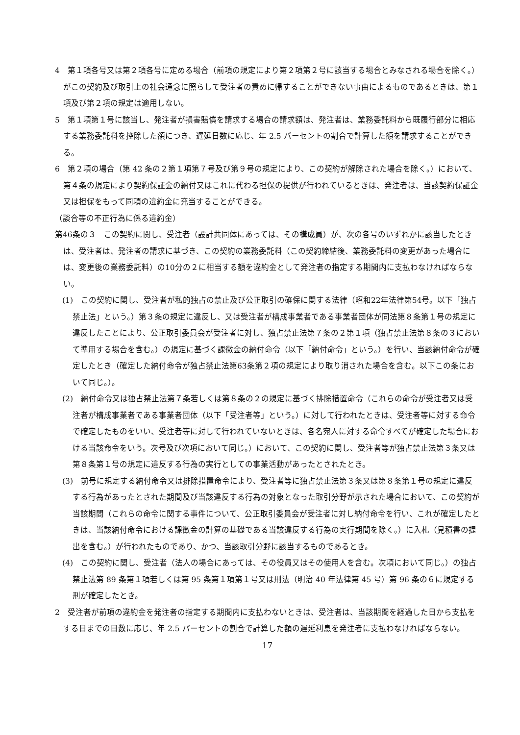4　第１項各号又は第２項各号に定める場合（前項の規定により第２項第２号に該当する場合とみなされる場合を除く。）がこの契約及び取引上の社会通念に照らして受注者の責めに帰することができない事由によるものであるときは、第１項及び第２項の規定は適用しない。
5　第１項第１号に該当し、発注者が損害賠償を請求する場合の請求額は、発注者は、業務委託料から既履行部分に相応する業務委託料を控除した額につき、遅延日数に応じ、年 2.5 パーセントの割合で計算した額を請求することができる。
6　第２項の場合（第 42 条の２第１項第７号及び第９号の規定により、この契約が解除された場合を除く。）において、第４条の規定により契約保証金の納付又はこれに代わる担保の提供が行われているときは、発注者は、当該契約保証金又は担保をもって同項の違約金に充当することができる。
（談合等の不正行為に係る違約金）
第46条の３　この契約に関し、受注者（設計共同体にあっては、その構成員）が、次の各号のいずれかに該当したときは、受注者は、発注者の請求に基づき、この契約の業務委託料（この契約締結後、業務委託料の変更があった場合には、変更後の業務委託料）の10分の２に相当する額を違約金として発注者の指定する期間内に支払わなければならない。
(1)　この契約に関し、受注者が私的独占の禁止及び公正取引の確保に関する法律（昭和22年法律第54号。以下「独占禁止法」という。）第３条の規定に違反し、又は受注者が構成事業者である事業者団体が同法第８条第１号の規定に違反したことにより、公正取引委員会が受注者に対し、独占禁止法第７条の２第１項（独占禁止法第８条の３において準用する場合を含む。）の規定に基づく課徴金の納付命令（以下「納付命令」という。）を行い、当該納付命令が確定したとき（確定した納付命令が独占禁止法第63条第２項の規定により取り消された場合を含む。以下この条において同じ。）。
(2)　納付命令又は独占禁止法第７条若しくは第８条の２の規定に基づく排除措置命令（これらの命令が受注者又は受注者が構成事業者である事業者団体（以下「受注者等」という。）に対して行われたときは、受注者等に対する命令で確定したものをいい、受注者等に対して行われていないときは、各名宛人に対する命令すべてが確定した場合における当該命令をいう。次号及び次項において同じ。）において、この契約に関し、受注者等が独占禁止法第３条又は第８条第１号の規定に違反する行為の実行としての事業活動があったとされたとき。
(3)　前号に規定する納付命令又は排除措置命令により、受注者等に独占禁止法第３条又は第８条第１号の規定に違反する行為があったとされた期間及び当該違反する行為の対象となった取引分野が示された場合において、この契約が当該期間（これらの命令に関する事件について、公正取引委員会が受注者に対し納付命令を行い、これが確定したときは、当該納付命令における課徴金の計算の基礎である当該違反する行為の実行期間を除く。）に入札（見積書の提出を含む。）が行われたものであり、かつ、当該取引分野に該当するものであるとき。
(4)　この契約に関し、受注者（法人の場合にあっては、その役員又はその使用人を含む。次項において同じ。）の独占禁止法第 89 条第１項若しくは第 95 条第１項第１号又は刑法（明治 40 年法律第 45 号）第 96 条の６に規定する刑が確定したとき。
2　受注者が前項の違約金を発注者の指定する期間内に支払わないときは、受注者は、当該期間を経過した日から支払をする日までの日数に応じ、年 2.5 パーセントの割合で計算した額の遅延利息を発注者に支払わなければならない。
17